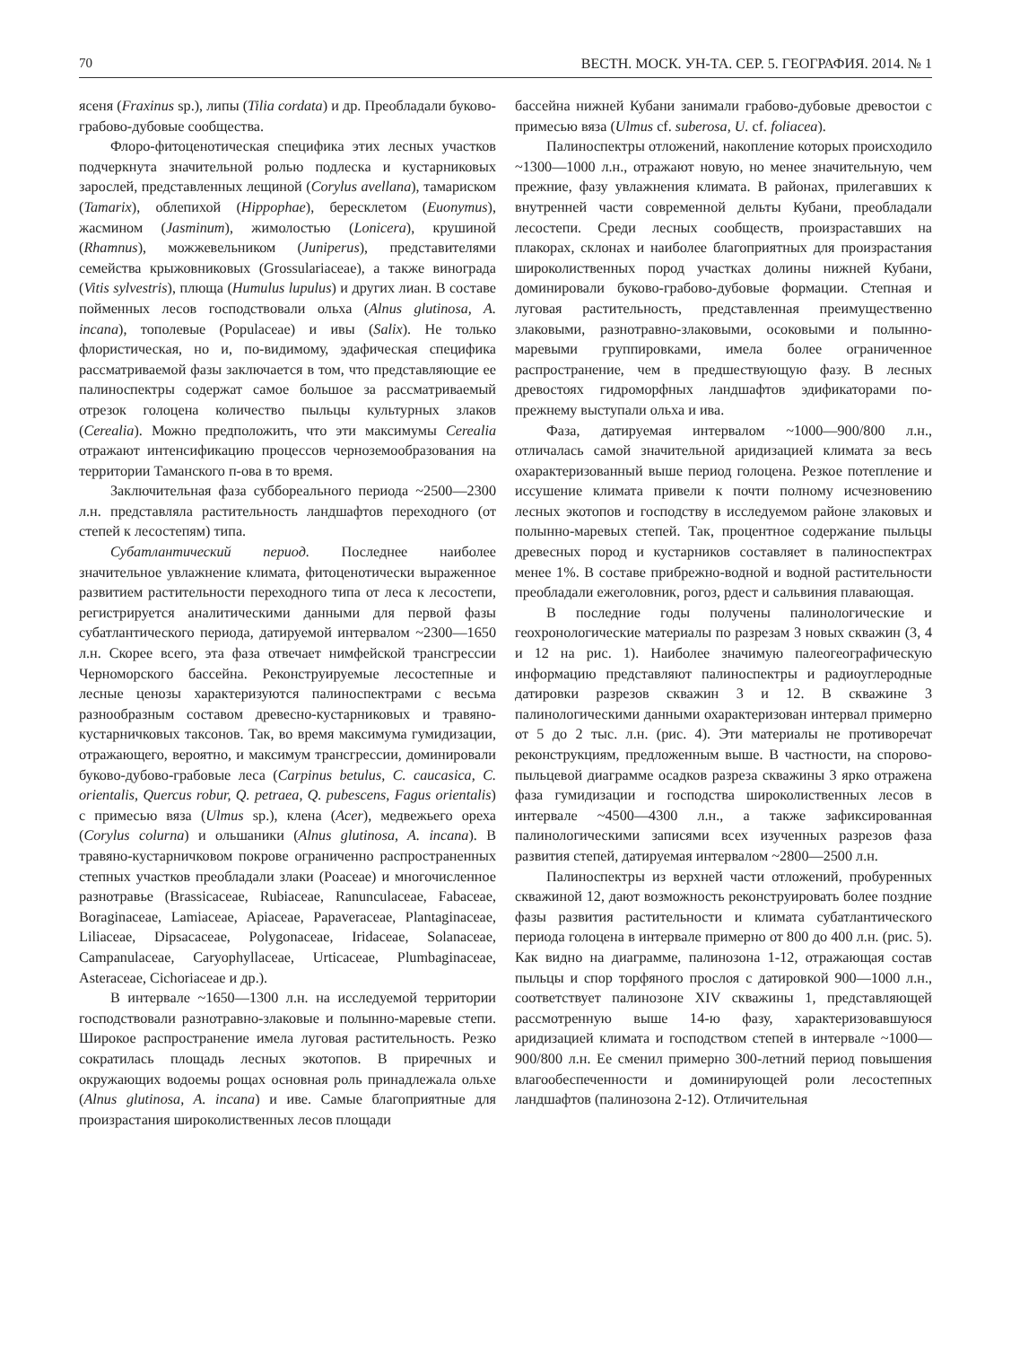70 ВЕСТН. МОСК. УН-ТА. СЕР. 5. ГЕОГРАФИЯ. 2014. № 1
ясеня (Fraxinus sp.), липы (Tilia cordata) и др. Преобладали буково-грабово-дубовые сообщества.
Флоро-фитоценотическая специфика этих лесных участков подчеркнута значительной ролью подлеска и кустарниковых зарослей, представленных лещиной (Corylus avellana), тамариском (Tamarix), облепихой (Hippophae), бересклетом (Euonymus), жасмином (Jasminum), жимолостью (Lonicera), крушиной (Rhamnus), можжевельником (Juniperus), представителями семейства крыжовниковых (Grossulariaceae), а также винограда (Vitis sylvestris), плюща (Humulus lupulus) и других лиан. В составе пойменных лесов господствовали ольха (Alnus glutinosa, A. incana), тополевые (Populaceae) и ивы (Salix). Не только флористическая, но и, по-видимому, эдафическая специфика рассматриваемой фазы заключается в том, что представляющие ее палиноспектры содержат самое большое за рассматриваемый отрезок голоцена количество пыльцы культурных злаков (Cerealia). Можно предположить, что эти максимумы Cerealia отражают интенсификацию процессов черноземообразования на территории Таманского п-ова в то время.
Заключительная фаза суббореального периода ~2500—2300 л.н. представляла растительность ландшафтов переходного (от степей к лесостепям) типа.
Субатлантический период. Последнее наиболее значительное увлажнение климата, фитоценотически выраженное развитием растительности переходного типа от леса к лесостепи, регистрируется аналитическими данными для первой фазы субатлантического периода, датируемой интервалом ~2300—1650 л.н. Скорее всего, эта фаза отвечает нимфейской трансгрессии Черноморского бассейна. Реконструируемые лесостепные и лесные ценозы характеризуются палиноспектрами с весьма разнообразным составом древесно-кустарниковых и травяно-кустарничковых таксонов. Так, во время максимума гумидизации, отражающего, вероятно, и максимум трансгрессии, доминировали буково-дубово-грабовые леса (Carpinus betulus, C. caucasica, C. orientalis, Quercus robur, Q. petraea, Q. pubescens, Fagus orientalis) с примесью вяза (Ulmus sp.), клена (Acer), медвежьего ореха (Corylus colurna) и ольшаники (Alnus glutinosa, A. incana). В травяно-кустарничковом покрове ограниченно распространенных степных участков преобладали злаки (Poaceae) и многочисленное разнотравье (Brassicaceae, Rubiaceae, Ranunculaceae, Fabaceae, Boraginaceae, Lamiaceae, Apiaceae, Papaveraceae, Plantaginaceae, Liliaceae, Dipsacaceae, Polygonaceae, Iridaceae, Solanaceae, Campanulaceae, Caryophyllaceae, Urticaceae, Plumbaginaceae, Asteraceae, Cichoriaceae и др.).
В интервале ~1650—1300 л.н. на исследуемой территории господствовали разнотравно-злаковые и полынно-маревые степи. Широкое распространение имела луговая растительность. Резко сократилась площадь лесных экотопов. В приречных и окружающих водоемы рощах основная роль принадлежала ольхе (Alnus glutinosa, A. incana) и иве. Самые благоприятные для произрастания широколиственных лесов площади
бассейна нижней Кубани занимали грабово-дубовые древостои с примесью вяза (Ulmus cf. suberosa, U. cf. foliacea).
Палиноспектры отложений, накопление которых происходило ~1300—1000 л.н., отражают новую, но менее значительную, чем прежние, фазу увлажнения климата. В районах, прилегавших к внутренней части современной дельты Кубани, преобладали лесостепи. Среди лесных сообществ, произраставших на плакорах, склонах и наиболее благоприятных для произрастания широколиственных пород участках долины нижней Кубани, доминировали буково-грабово-дубовые формации. Степная и луговая растительность, представленная преимущественно злаковыми, разнотравно-злаковыми, осоковыми и полынно-маревыми группировками, имела более ограниченное распространение, чем в предшествующую фазу. В лесных древостоях гидроморфных ландшафтов эдификаторами по-прежнему выступали ольха и ива.
Фаза, датируемая интервалом ~1000—900/800 л.н., отличалась самой значительной аридизацией климата за весь охарактеризованный выше период голоцена. Резкое потепление и иссушение климата привели к почти полному исчезновению лесных экотопов и господству в исследуемом районе злаковых и полынно-маревых степей. Так, процентное содержание пыльцы древесных пород и кустарников составляет в палиноспектрах менее 1%. В составе прибрежно-водной и водной растительности преобладали ежеголовник, рогоз, рдест и сальвиния плавающая.
В последние годы получены палинологические и геохронологические материалы по разрезам 3 новых скважин (3, 4 и 12 на рис. 1). Наиболее значимую палеогеографическую информацию представляют палиноспектры и радиоуглеродные датировки разрезов скважин 3 и 12. В скважине 3 палинологическими данными охарактеризован интервал примерно от 5 до 2 тыс. л.н. (рис. 4). Эти материалы не противоречат реконструкциям, предложенным выше. В частности, на спорово-пыльцевой диаграмме осадков разреза скважины 3 ярко отражена фаза гумидизации и господства широколиственных лесов в интервале ~4500—4300 л.н., а также зафиксированная палинологическими записями всех изученных разрезов фаза развития степей, датируемая интервалом ~2800—2500 л.н.
Палиноспектры из верхней части отложений, пробуренных скважиной 12, дают возможность реконструировать более поздние фазы развития растительности и климата субатлантического периода голоцена в интервале примерно от 800 до 400 л.н. (рис. 5). Как видно на диаграмме, палинозона 1-12, отражающая состав пыльцы и спор торфяного прослоя с датировкой 900—1000 л.н., соответствует палинозоне XIV скважины 1, представляющей рассмотренную выше 14-ю фазу, характеризовавшуюся аридизацией климата и господством степей в интервале ~1000—900/800 л.н. Ее сменил примерно 300-летний период повышения влагообеспеченности и доминирующей роли лесостепных ландшафтов (палинозона 2-12). Отличительная